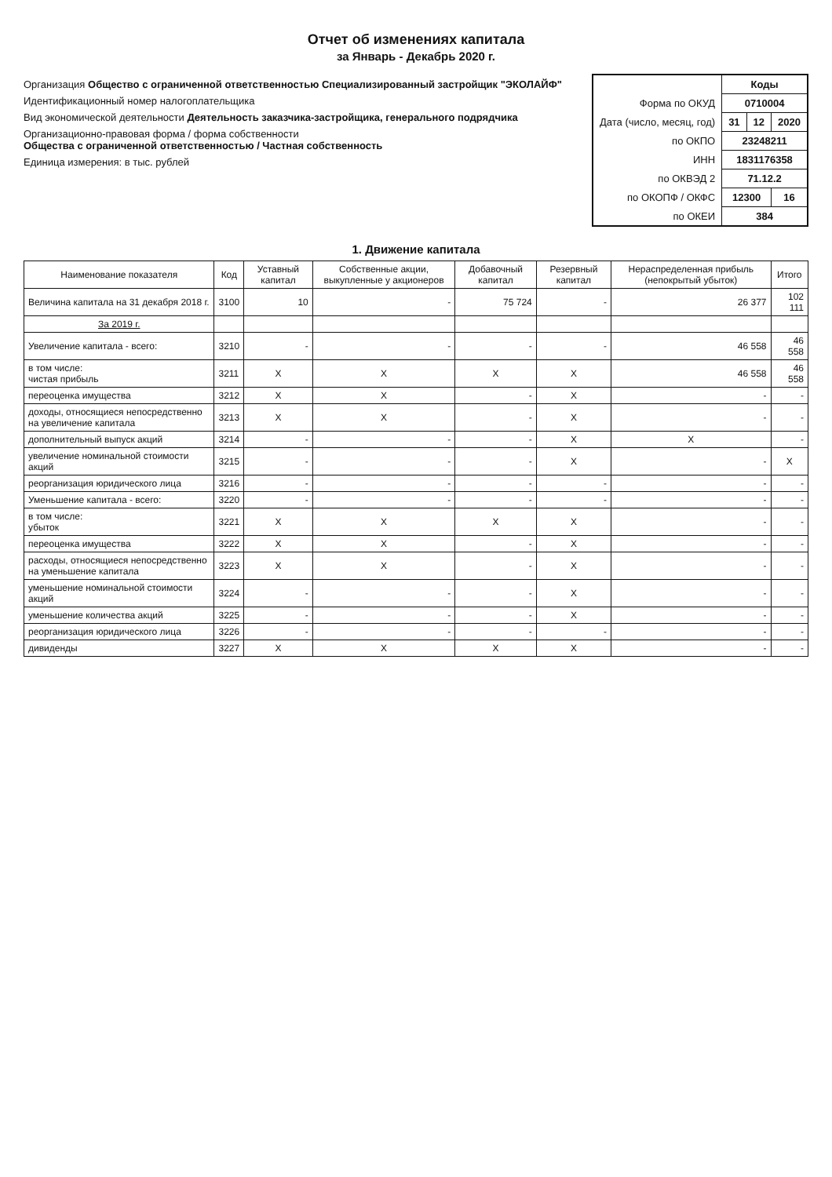Отчет об изменениях капитала
за Январь - Декабрь 2020 г.
Организация Общество с ограниченной ответственностью Специализированный застройщик "ЭКОЛАЙФ"
Идентификационный номер налогоплательщика
Вид экономической деятельности Деятельность заказчика-застройщика, генерального подрядчика
Организационно-правовая форма / форма собственности
Общества с ограниченной ответственностью / Частная собственность
Единица измерения: в тыс. рублей
| | Коды | | |
| Форма по ОКУД | 0710004 | | |
| Дата (число, месяц, год) | 31 | 12 | 2020 |
| по ОКПО | 23248211 | | |
| ИНН | 1831176358 | | |
| по ОКВЭД 2 | 71.12.2 | | |
| по ОКОПФ / ОКФС | 12300 | | 16 |
| по ОКЕИ | 384 | | |
1. Движение капитала
| Наименование показателя | Код | Уставный капитал | Собственные акции, выкупленные у акционеров | Добавочный капитал | Резервный капитал | Нераспределенная прибыль (непокрытый убыток) | Итого |
| --- | --- | --- | --- | --- | --- | --- | --- |
| Величина капитала на 31 декабря 2018 г. | 3100 | 10 | - | 75 724 | - | 26 377 | 102 111 |
| За 2019 г. | | | | | | | |
| Увеличение капитала - всего: | 3210 | - | - | - | - | 46 558 | 46 558 |
| в том числе: чистая прибыль | 3211 | X | X | X | X | 46 558 | 46 558 |
| переоценка имущества | 3212 | X | X | - | X | - | - |
| доходы, относящиеся непосредственно на увеличение капитала | 3213 | X | X | - | X | - | - |
| дополнительный выпуск акций | 3214 | - | - | - | X | X | - |
| увеличение номинальной стоимости акций | 3215 | - | - | - | X | - | X |
| реорганизация юридического лица | 3216 | - | - | - | - | - | - |
| Уменьшение капитала - всего: | 3220 | - | - | - | - | - | - |
| в том числе: убыток | 3221 | X | X | X | X | - | - |
| переоценка имущества | 3222 | X | X | - | X | - | - |
| расходы, относящиеся непосредственно на уменьшение капитала | 3223 | X | X | - | X | - | - |
| уменьшение номинальной стоимости акций | 3224 | - | - | - | X | - | - |
| уменьшение количества акций | 3225 | - | - | - | X | - | - |
| реорганизация юридического лица | 3226 | - | - | - | - | - | - |
| дивиденды | 3227 | X | X | X | X | - | - |